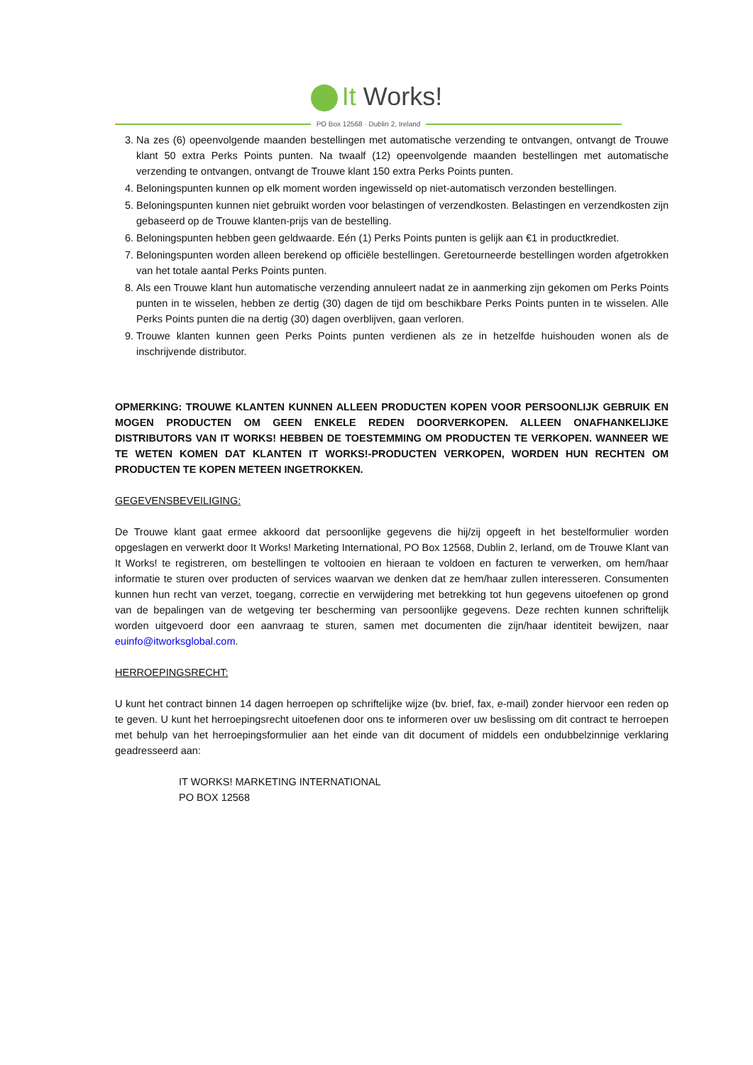It Works!
PO Box 12568 · Dublin 2, Ireland
3. Na zes (6) opeenvolgende maanden bestellingen met automatische verzending te ontvangen, ontvangt de Trouwe klant 50 extra Perks Points punten. Na twaalf (12) opeenvolgende maanden bestellingen met automatische verzending te ontvangen, ontvangt de Trouwe klant 150 extra Perks Points punten.
4. Beloningspunten kunnen op elk moment worden ingewisseld op niet-automatisch verzonden bestellingen.
5. Beloningspunten kunnen niet gebruikt worden voor belastingen of verzendkosten. Belastingen en verzendkosten zijn gebaseerd op de Trouwe klanten-prijs van de bestelling.
6. Beloningspunten hebben geen geldwaarde. Eén (1) Perks Points punten is gelijk aan €1 in productkrediet.
7. Beloningspunten worden alleen berekend op officiële bestellingen. Geretourneerde bestellingen worden afgetrokken van het totale aantal Perks Points punten.
8. Als een Trouwe klant hun automatische verzending annuleert nadat ze in aanmerking zijn gekomen om Perks Points punten in te wisselen, hebben ze dertig (30) dagen de tijd om beschikbare Perks Points punten in te wisselen. Alle Perks Points punten die na dertig (30) dagen overblijven, gaan verloren.
9. Trouwe klanten kunnen geen Perks Points punten verdienen als ze in hetzelfde huishouden wonen als de inschrijvende distributor.
OPMERKING: TROUWE KLANTEN KUNNEN ALLEEN PRODUCTEN KOPEN VOOR PERSOONLIJK GEBRUIK EN MOGEN PRODUCTEN OM GEEN ENKELE REDEN DOORVERKOPEN. ALLEEN ONAFHANKELIJKE DISTRIBUTORS VAN IT WORKS! HEBBEN DE TOESTEMMING OM PRODUCTEN TE VERKOPEN. WANNEER WE TE WETEN KOMEN DAT KLANTEN IT WORKS!-PRODUCTEN VERKOPEN, WORDEN HUN RECHTEN OM PRODUCTEN TE KOPEN METEEN INGETROKKEN.
GEGEVENSBEVEILIGING:
De Trouwe klant gaat ermee akkoord dat persoonlijke gegevens die hij/zij opgeeft in het bestelformulier worden opgeslagen en verwerkt door It Works! Marketing International, PO Box 12568, Dublin 2, Ierland, om de Trouwe Klant van It Works! te registreren, om bestellingen te voltooien en hieraan te voldoen en facturen te verwerken, om hem/haar informatie te sturen over producten of services waarvan we denken dat ze hem/haar zullen interesseren. Consumenten kunnen hun recht van verzet, toegang, correctie en verwijdering met betrekking tot hun gegevens uitoefenen op grond van de bepalingen van de wetgeving ter bescherming van persoonlijke gegevens. Deze rechten kunnen schriftelijk worden uitgevoerd door een aanvraag te sturen, samen met documenten die zijn/haar identiteit bewijzen, naar euinfo@itworksglobal.com.
HERROEPINGSRECHT:
U kunt het contract binnen 14 dagen herroepen op schriftelijke wijze (bv. brief, fax, e-mail) zonder hiervoor een reden op te geven. U kunt het herroepingsrecht uitoefenen door ons te informeren over uw beslissing om dit contract te herroepen met behulp van het herroepingsformulier aan het einde van dit document of middels een ondubbelzinnige verklaring geadresseerd aan:
IT WORKS! MARKETING INTERNATIONAL
PO BOX 12568